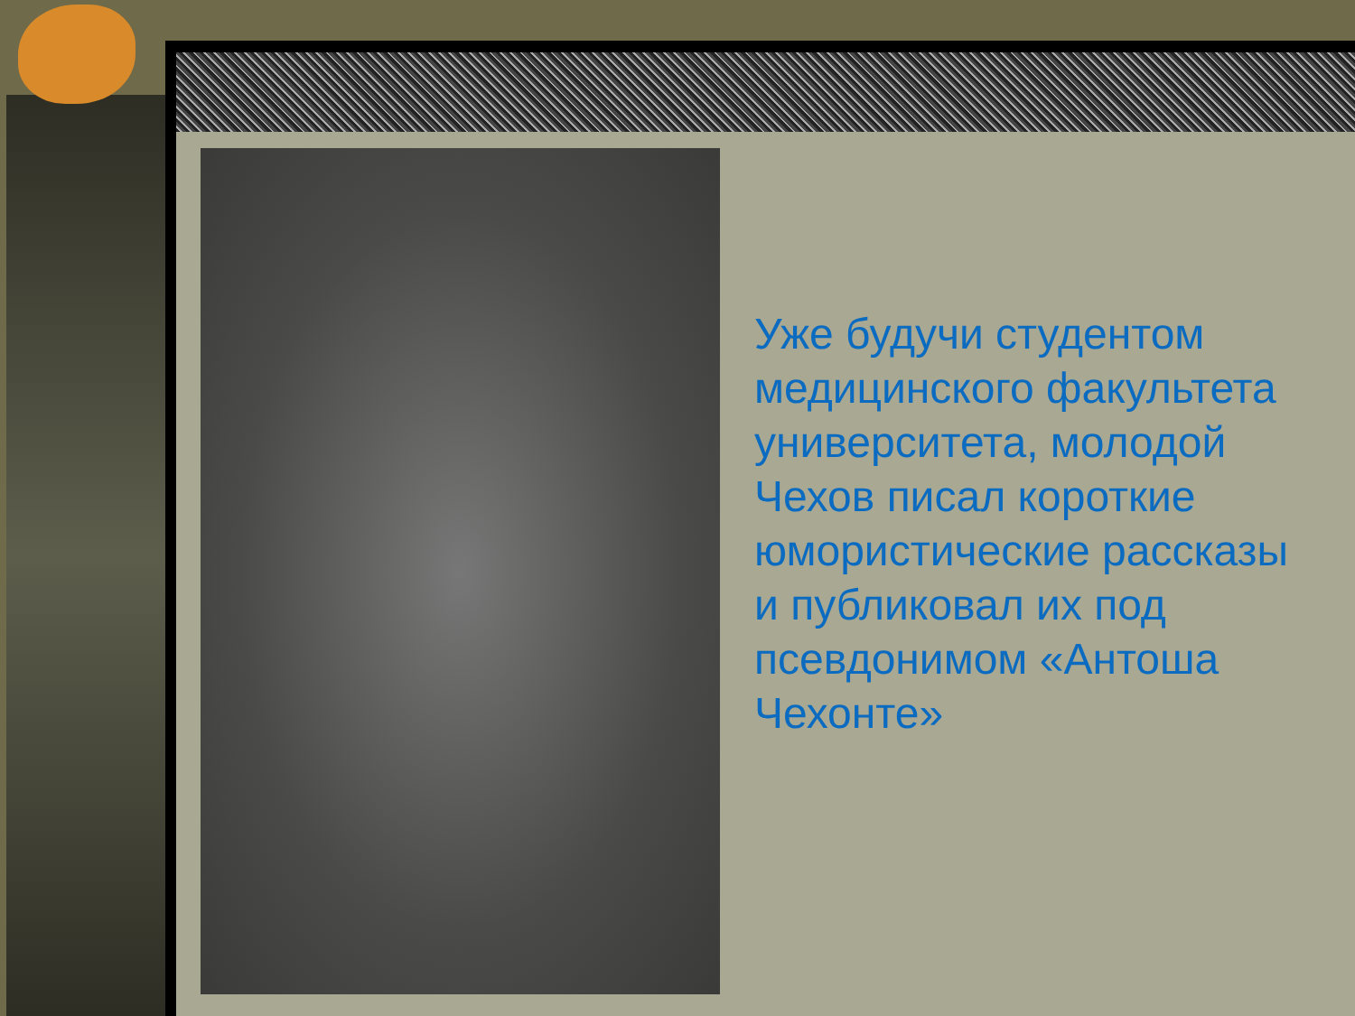Уже будучи студентом медицинского факультета университета, молодой Чехов писал короткие юмористические рассказы и публиковал их под псевдонимом «Антоша Чехонте»